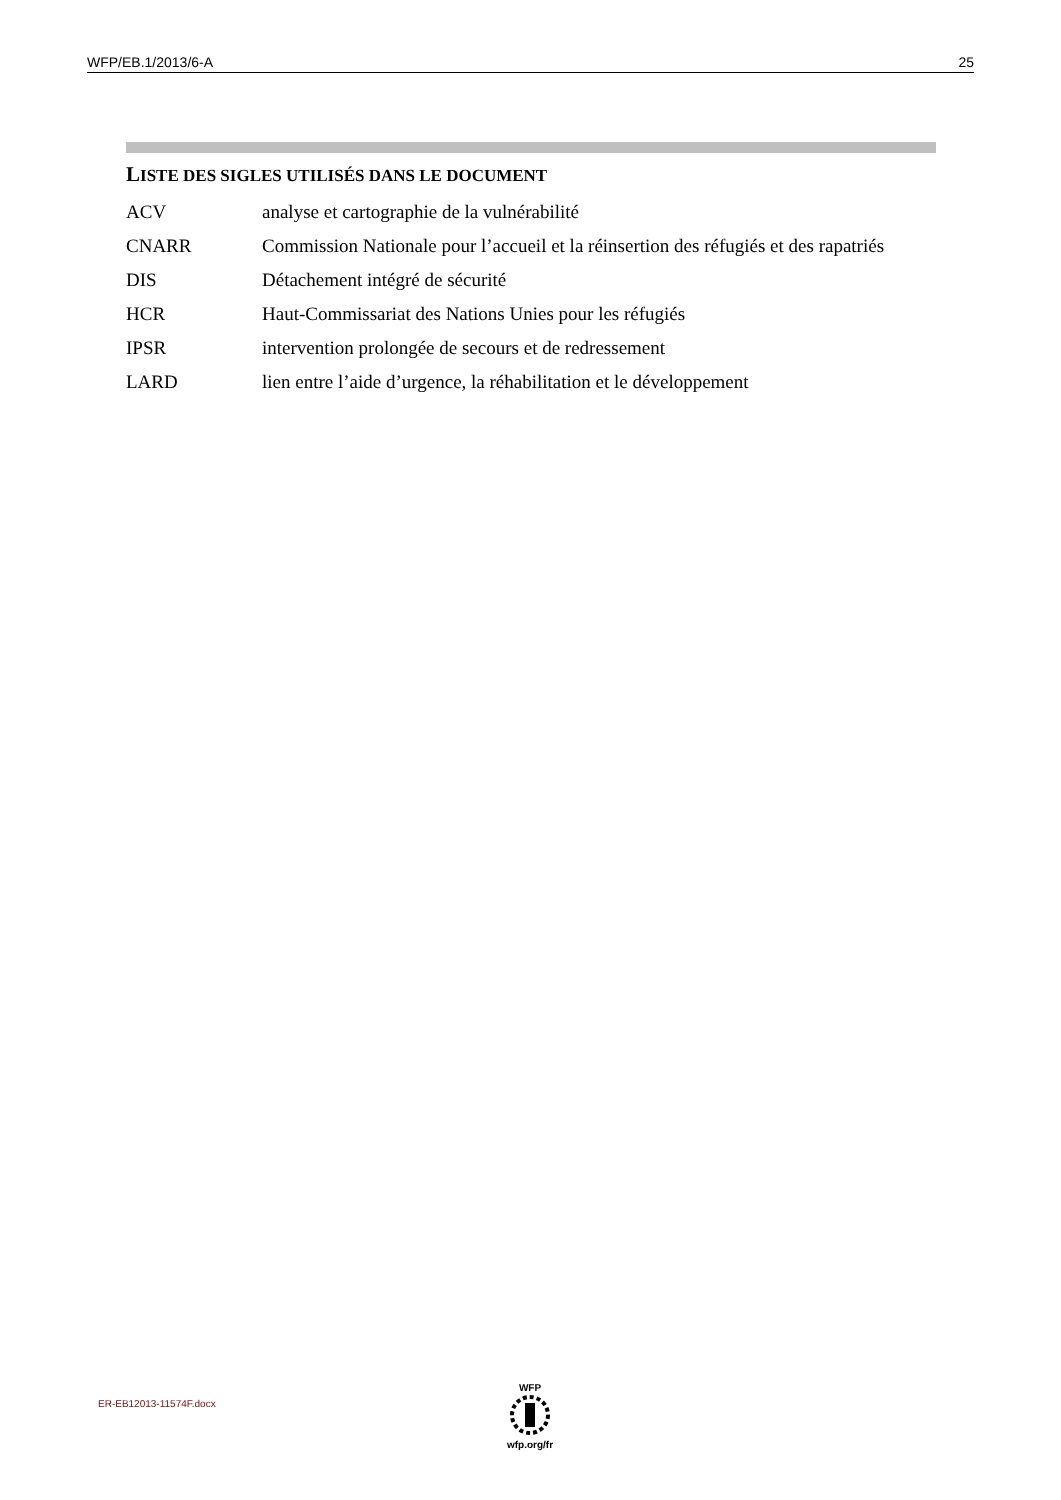WFP/EB.1/2013/6-A 25
LISTE DES SIGLES UTILISÉS DANS LE DOCUMENT
ACV analyse et cartographie de la vulnérabilité
CNARR Commission Nationale pour l’accueil et la réinsertion des réfugiés et des rapatriés
DIS Détachement intégré de sécurité
HCR Haut-Commissariat des Nations Unies pour les réfugiés
IPSR intervention prolongée de secours et de redressement
LARD lien entre l’aide d’urgence, la réhabilitation et le développement
ER-EB12013-11574F.docx
WFP
wfp.org/fr